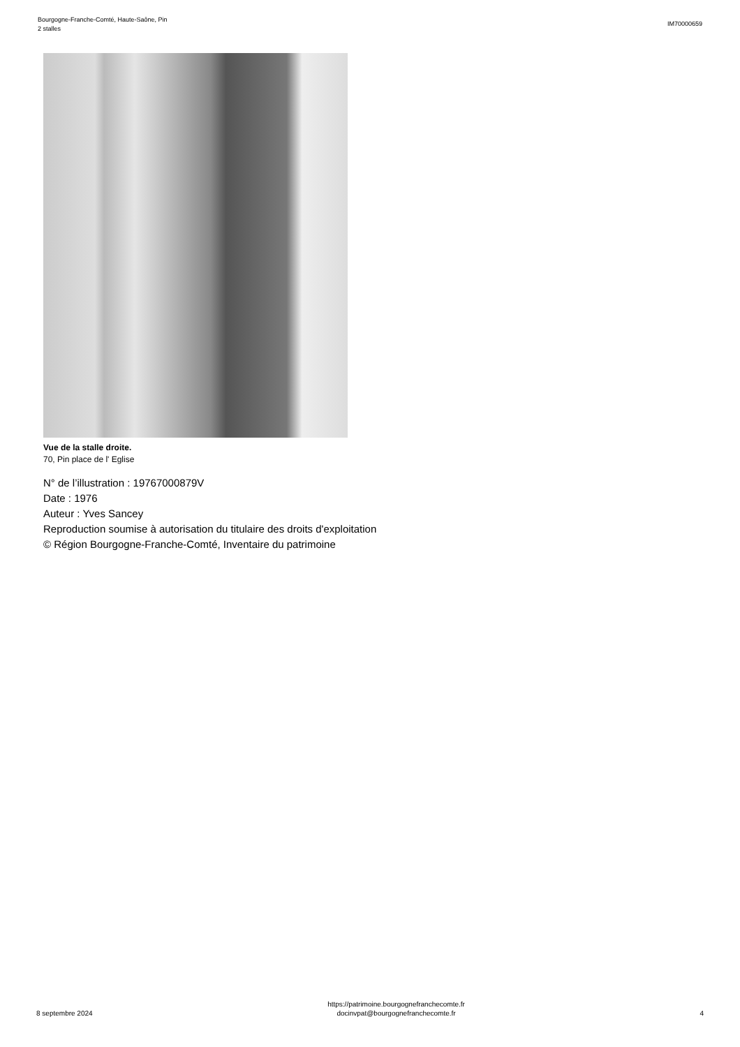Bourgogne-Franche-Comté, Haute-Saône, Pin
2 stalles
IM70000659
Vue de la stalle droite.
70, Pin place de l' Eglise
N° de l’illustration : 19767000879V
Date : 1976
Auteur : Yves Sancey
Reproduction soumise à autorisation du titulaire des droits d'exploitation
© Région Bourgogne-Franche-Comté, Inventaire du patrimoine
8 septembre 2024
https://patrimoine.bourgognefranchecomte.fr
docinvpat@bourgognefranchecomte.fr
4